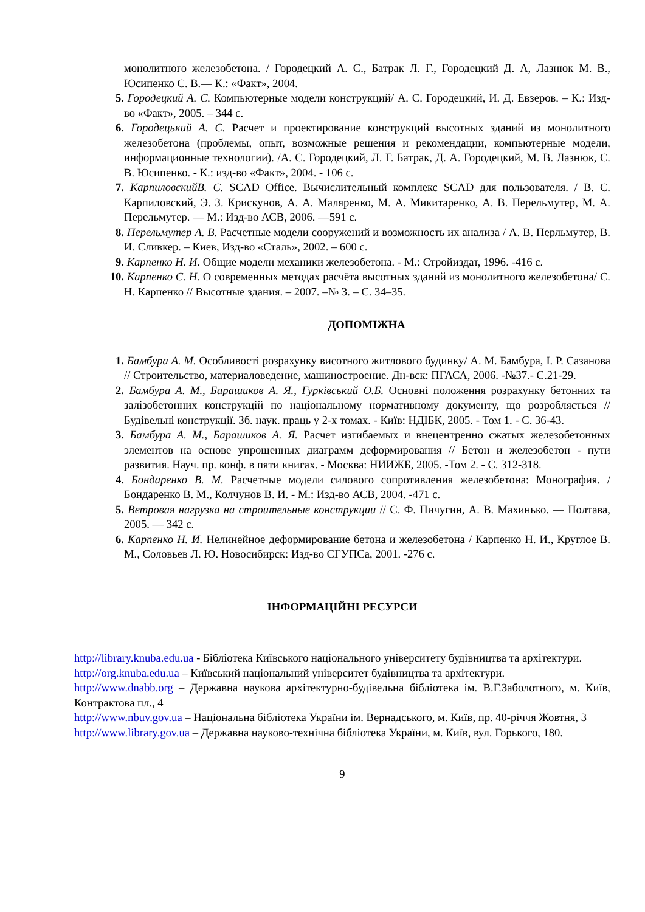монолитного железобетона. / Городецкий А. С., Батрак Л. Г., Городецкий Д. А, Лазнюк М. В., Юсипенко С. В.— К.: «Факт», 2004.
5. Городецкий А. С. Компьютерные модели конструкций/ А. С. Городецкий, И. Д. Евзеров. – К.: Изд-во «Факт», 2005. – 344 с.
6. Городецький А. С. Расчет и проектирование конструкций высотных зданий из монолитного железобетона (проблемы, опыт, возможные решения и рекомендации, компьютерные модели, информационные технологии). /А. С. Городецкий, Л. Г. Батрак, Д. А. Городецкий, М. В. Лазнюк, С. В. Юсипенко. - К.: изд-во «Факт», 2004. - 106 с.
7. КарпиловскийВ. С. SCAD Office. Вычислительный комплекс SCAD для пользователя. / В. С. Карпиловский, Э. З. Крискунов, А. А. Маляренко, М. А. Микитаренко, А. В. Перельмутер, М. А. Перельмутер. — М.: Изд-во АСВ, 2006. —591 с.
8. Перельмутер А. В. Расчетные модели сооружений и возможность их анализа / А. В. Перльмутер, В. И. Сливкер. – Киев, Изд-во «Сталь», 2002. – 600 с.
9. Карпенко Н. И. Общие модели механики железобетона. - М.: Стройиздат, 1996. -416 с.
10. Карпенко С. Н. О современных методах расчёта высотных зданий из монолитного железобетона/ С. Н. Карпенко // Высотные здания. – 2007. –№ 3. – С. 34–35.
ДОПОМІЖНА
1. Бамбура А. М. Особливості розрахунку висотного житлового будинку/ А. М. Бамбура, І. Р. Сазанова // Строительство, материаловедение, машиностроение. Дн-вск: ПГАСА, 2006. -№37.- С.21-29.
2. Бамбура А. М., Барашиков А. Я., Гурківський О.Б. Основні положення розрахунку бетонних та залізобетонних конструкцій по національному нормативному документу, що розробляється // Будівельні конструкції. Зб. наук. праць у 2-х томах. - Київ: НДІБК, 2005. - Том 1. - С. 36-43.
3. Бамбура А. М., Барашиков А. Я. Расчет изгибаемых и внецентренно сжатых железобетонных элементов на основе упрощенных диаграмм деформирования // Бетон и железобетон - пути развития. Науч. пр. конф. в пяти книгах. - Москва: НИИЖБ, 2005. -Том 2. - С. 312-318.
4. Бондаренко В. М. Расчетные модели силового сопротивления железобетона: Монография. / Бондаренко В. М., Колчунов В. И. - М.: Изд-во АСВ, 2004. -471 с.
5. Ветровая нагрузка на строительные конструкции // С. Ф. Пичугин, А. В. Махинько. — Полтава, 2005. — 342 с.
6. Карпенко Н. И. Нелинейное деформирование бетона и железобетона / Карпенко Н. И., Круглое В. М., Соловьев Л. Ю. Новосибирск: Изд-во СГУПСа, 2001. -276 с.
ІНФОРМАЦІЙНІ РЕСУРСИ
http://library.knuba.edu.ua - Бібліотека Київського національного університету будівництва та архітектури.
http://org.knuba.edu.ua – Київський національний університет будівництва та архітектури.
http://www.dnabb.org – Державна наукова архітектурно-будівельна бібліотека ім. В.Г.Заболотного, м. Київ, Контрактова пл., 4
http://www.nbuv.gov.ua – Національна бібліотека України ім. Вернадського, м. Київ, пр. 40-річчя Жовтня, 3
http://www.library.gov.ua – Державна науково-технічна бібліотека України, м. Київ, вул. Горького, 180.
9